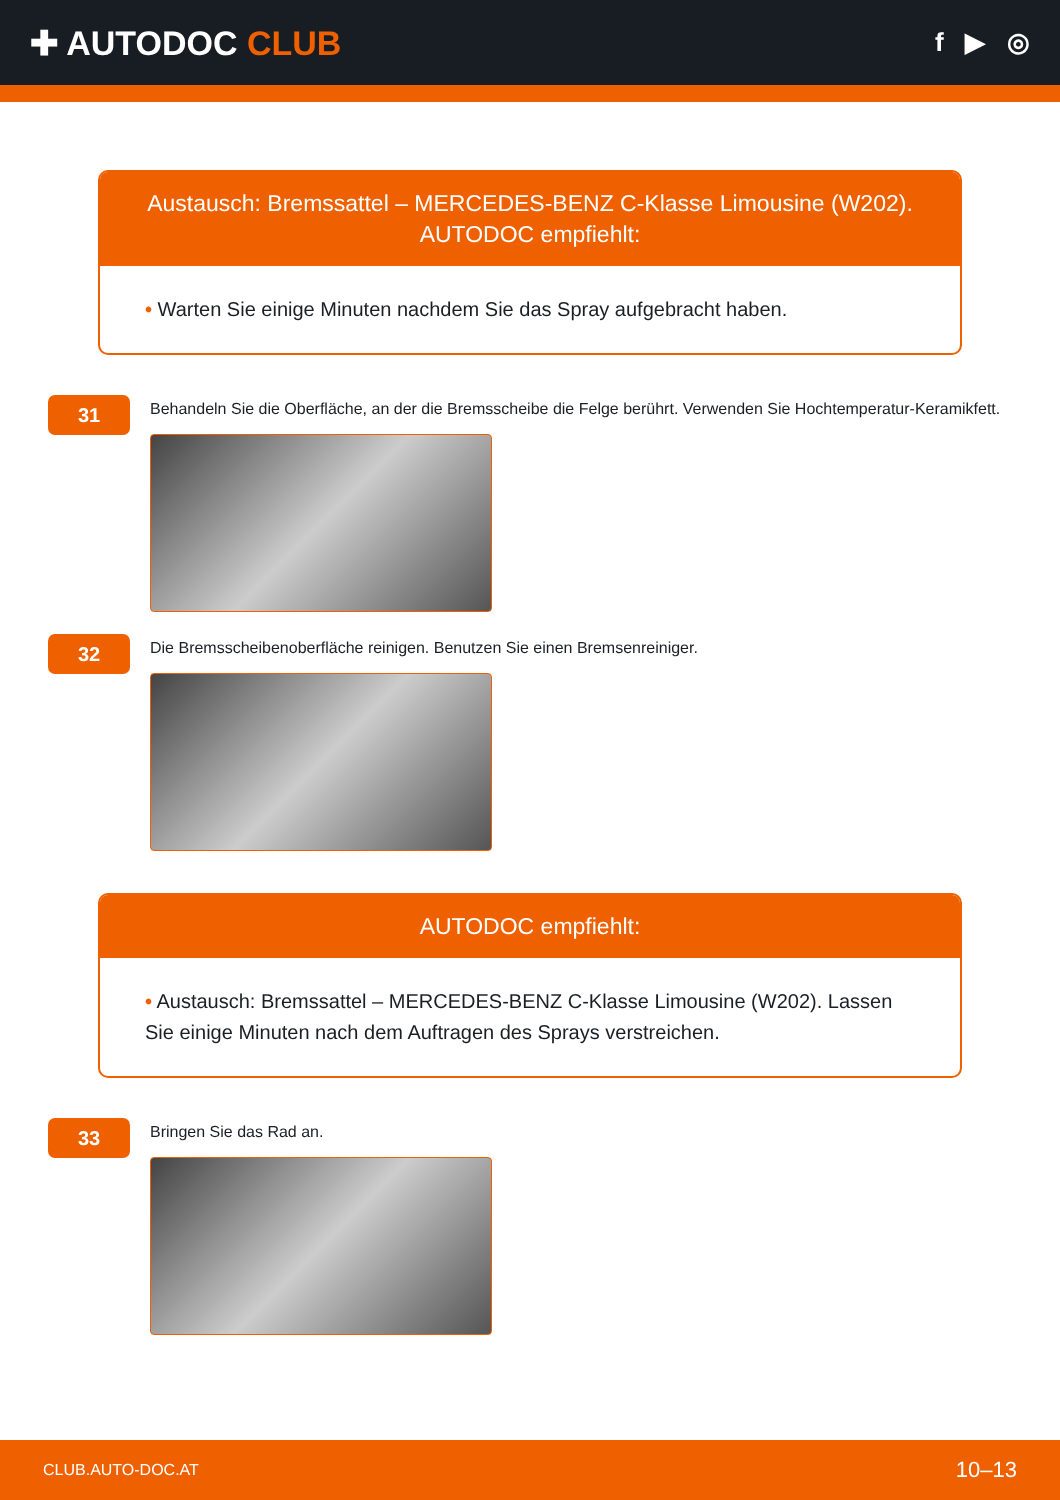✚ AUTODOC CLUB
f ▶ ◎
Austausch: Bremssattel – MERCEDES-BENZ C-Klasse Limousine (W202). AUTODOC empfiehlt:
• Warten Sie einige Minuten nachdem Sie das Spray aufgebracht haben.
31
Behandeln Sie die Oberfläche, an der die Bremsscheibe die Felge berührt. Verwenden Sie Hochtemperatur-Keramikfett.
32
Die Bremsscheibenoberfläche reinigen. Benutzen Sie einen Bremsenreiniger.
AUTODOC empfiehlt:
• Austausch: Bremssattel – MERCEDES-BENZ C-Klasse Limousine (W202). Lassen Sie einige Minuten nach dem Auftragen des Sprays verstreichen.
33
Bringen Sie das Rad an.
CLUB.AUTO-DOC.AT 10–13